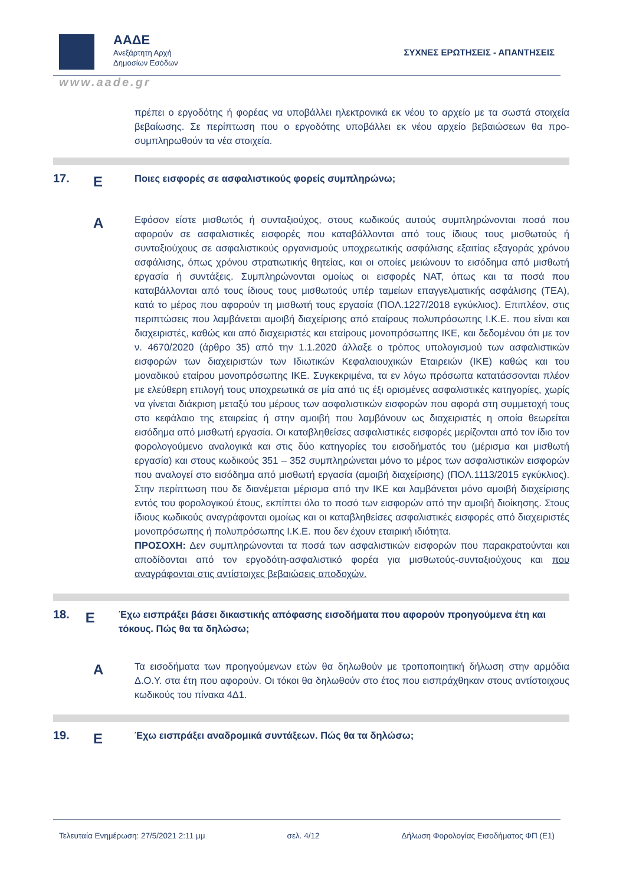ΑΑΔΕ
Ανεξάρτητη Αρχή
Δημοσίων Εσόδων
ΣΥΧΝΕΣ ΕΡΩΤΗΣΕΙΣ - ΑΠΑΝΤΗΣΕΙΣ
www.aade.gr
πρέπει ο εργοδότης ή φορέας να υποβάλλει ηλεκτρονικά εκ νέου το αρχείο με τα σωστά στοιχεία βεβαίωσης. Σε περίπτωση που ο εργοδότης υποβάλλει εκ νέου αρχείο βεβαιώσεων θα προ-συμπληρωθούν τα νέα στοιχεία.
17.
Ε
Ποιες εισφορές σε ασφαλιστικούς φορείς συμπληρώνω;
Α
Εφόσον είστε μισθωτός ή συνταξιούχος, στους κωδικούς αυτούς συμπληρώνονται ποσά που αφορούν σε ασφαλιστικές εισφορές που καταβάλλονται από τους ίδιους τους μισθωτούς ή συνταξιούχους σε ασφαλιστικούς οργανισμούς υποχρεωτικής ασφάλισης εξαιτίας εξαγοράς χρόνου ασφάλισης, όπως χρόνου στρατιωτικής θητείας, και οι οποίες μειώνουν το εισόδημα από μισθωτή εργασία ή συντάξεις. Συμπληρώνονται ομοίως οι εισφορές ΝΑΤ, όπως και τα ποσά που καταβάλλονται από τους ίδιους τους μισθωτούς υπέρ ταμείων επαγγελματικής ασφάλισης (ΤΕΑ), κατά το μέρος που αφορούν τη μισθωτή τους εργασία (ΠΟΛ.1227/2018 εγκύκλιος). Επιπλέον, στις περιπτώσεις που λαμβάνεται αμοιβή διαχείρισης από εταίρους πολυπρόσωπης Ι.Κ.Ε. που είναι και διαχειριστές, καθώς και από διαχειριστές και εταίρους μονοπρόσωπης ΙΚΕ, και δεδομένου ότι με τον ν. 4670/2020 (άρθρο 35) από την 1.1.2020 άλλαξε ο τρόπος υπολογισμού των ασφαλιστικών εισφορών των διαχειριστών των Ιδιωτικών Κεφαλαιουχικών Εταιρειών (ΙΚΕ) καθώς και του μοναδικού εταίρου μονοπρόσωπης ΙΚΕ. Συγκεκριμένα, τα εν λόγω πρόσωπα κατατάσσονται πλέον με ελεύθερη επιλογή τους υποχρεωτικά σε μία από τις έξι ορισμένες ασφαλιστικές κατηγορίες, χωρίς να γίνεται διάκριση μεταξύ του μέρους των ασφαλιστικών εισφορών που αφορά στη συμμετοχή τους στο κεφάλαιο της εταιρείας ή στην αμοιβή που λαμβάνουν ως διαχειριστές η οποία θεωρείται εισόδημα από μισθωτή εργασία. Οι καταβληθείσες ασφαλιστικές εισφορές μερίζονται από τον ίδιο τον φορολογούμενο αναλογικά και στις δύο κατηγορίες του εισοδήματός του (μέρισμα και μισθωτή εργασία) και στους κωδικούς 351 – 352 συμπληρώνεται μόνο το μέρος των ασφαλιστικών εισφορών που αναλογεί στο εισόδημα από μισθωτή εργασία (αμοιβή διαχείρισης) (ΠΟΛ.1113/2015 εγκύκλιος). Στην περίπτωση που δε διανέμεται μέρισμα από την ΙΚΕ και λαμβάνεται μόνο αμοιβή διαχείρισης εντός του φορολογικού έτους, εκπίπτει όλο το ποσό των εισφορών από την αμοιβή διοίκησης. Στους ίδιους κωδικούς αναγράφονται ομοίως και οι καταβληθείσες ασφαλιστικές εισφορές από διαχειριστές μονοπρόσωπης ή πολυπρόσωπης Ι.Κ.Ε. που δεν έχουν εταιρική ιδιότητα.
ΠΡΟΣΟΧΗ: Δεν συμπληρώνονται τα ποσά των ασφαλιστικών εισφορών που παρακρατούνται και αποδίδονται από τον εργοδότη-ασφαλιστικό φορέα για μισθωτούς-συνταξιούχους και που αναγράφονται στις αντίστοιχες βεβαιώσεις αποδοχών.
18.
Ε
Έχω εισπράξει βάσει δικαστικής απόφασης εισοδήματα που αφορούν προηγούμενα έτη και τόκους. Πώς θα τα δηλώσω;
Α
Τα εισοδήματα των προηγούμενων ετών θα δηλωθούν με τροποποιητική δήλωση στην αρμόδια Δ.Ο.Υ. στα έτη που αφορούν. Οι τόκοι θα δηλωθούν στο έτος που εισπράχθηκαν στους αντίστοιχους κωδικούς του πίνακα 4Δ1.
19.
Ε
Έχω εισπράξει αναδρομικά συντάξεων. Πώς θα τα δηλώσω;
Τελευταία Ενημέρωση: 27/5/2021 2:11 μμ σελ. 4/12 Δήλωση Φορολογίας Εισοδήματος ΦΠ (Ε1)